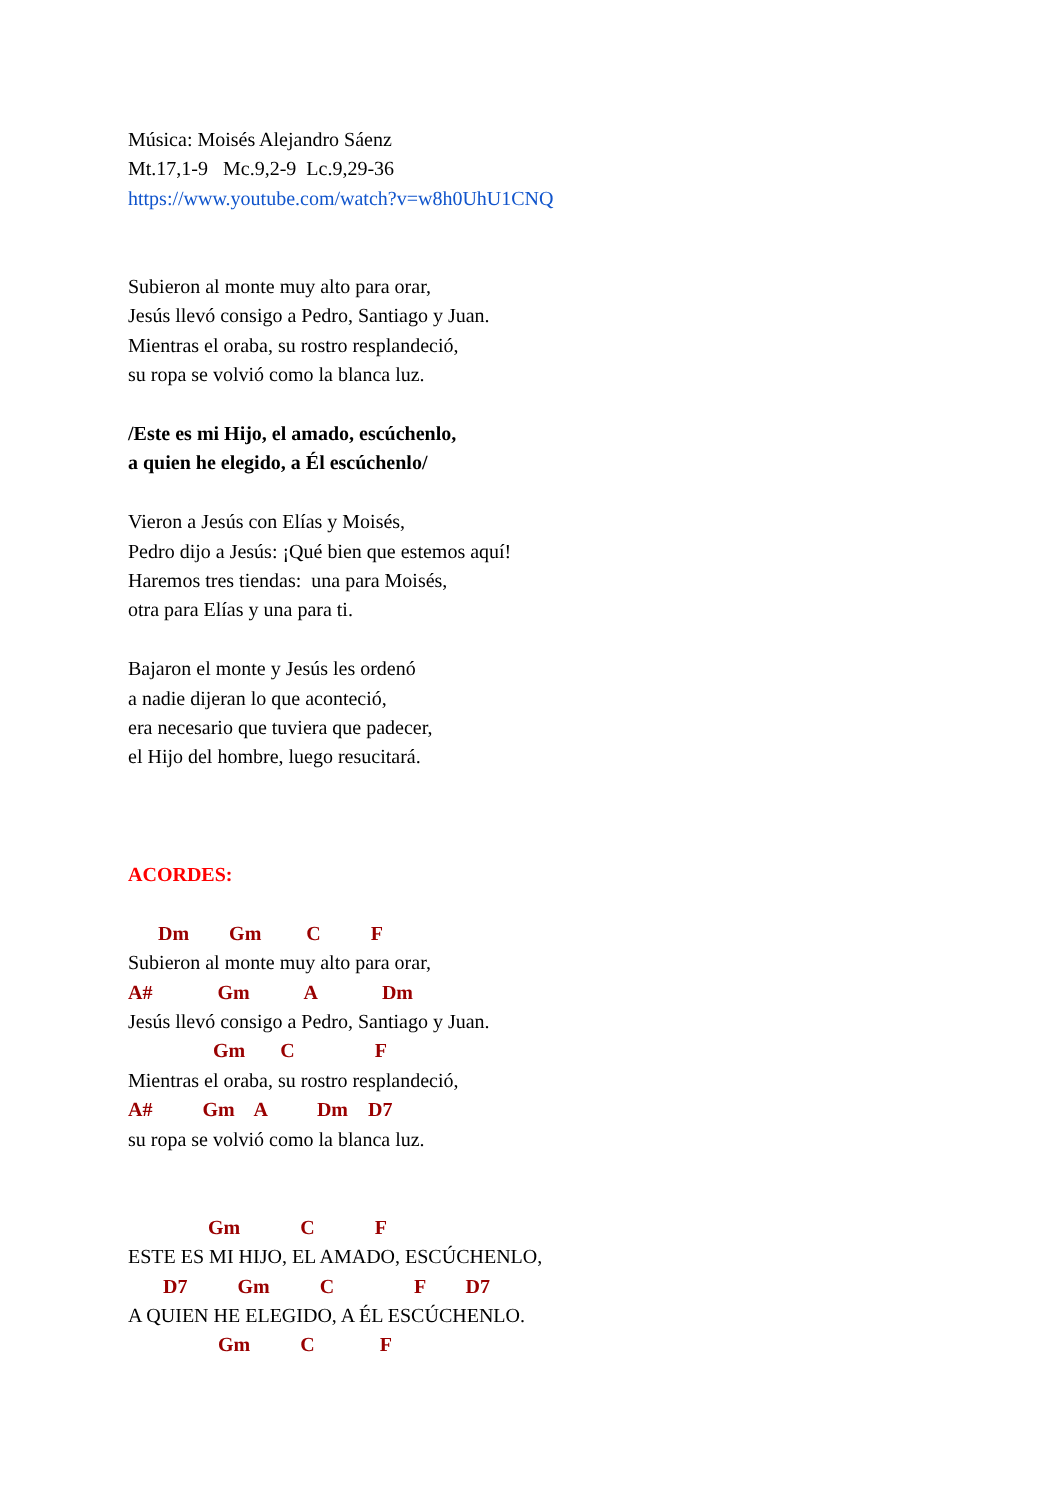Música: Moisés Alejandro Sáenz
Mt.17,1-9 Mc.9,2-9 Lc.9,29-36
https://www.youtube.com/watch?v=w8h0UhU1CNQ
Subieron al monte muy alto para orar,
Jesús llevó consigo a Pedro, Santiago y Juan.
Mientras el oraba, su rostro resplandeció,
su ropa se volvió como la blanca luz.
/Este es mi Hijo, el amado, escúchenlo,
a quien he elegido, a Él escúchenlo/
Vieron a Jesús con Elías y Moisés,
Pedro dijo a Jesús: ¡Qué bien que estemos aquí!
Haremos tres tiendas: una para Moisés,
otra para Elías y una para ti.
Bajaron el monte y Jesús les ordenó
a nadie dijeran lo que aconteció,
era necesario que tuviera que padecer,
el Hijo del hombre, luego resucitará.
ACORDES:
Dm Gm C F
Subieron al monte muy alto para orar,
A# Gm A Dm
Jesús llevó consigo a Pedro, Santiago y Juan.
Gm C F
Mientras el oraba, su rostro resplandeció,
A# Gm A Dm D7
su ropa se volvió como la blanca luz.
Gm C F
ESTE ES MI HIJO, EL AMADO, ESCÚCHENLO,
D7 Gm C F D7
A QUIEN HE ELEGIDO, A ÉL ESCÚCHENLO.
Gm C F